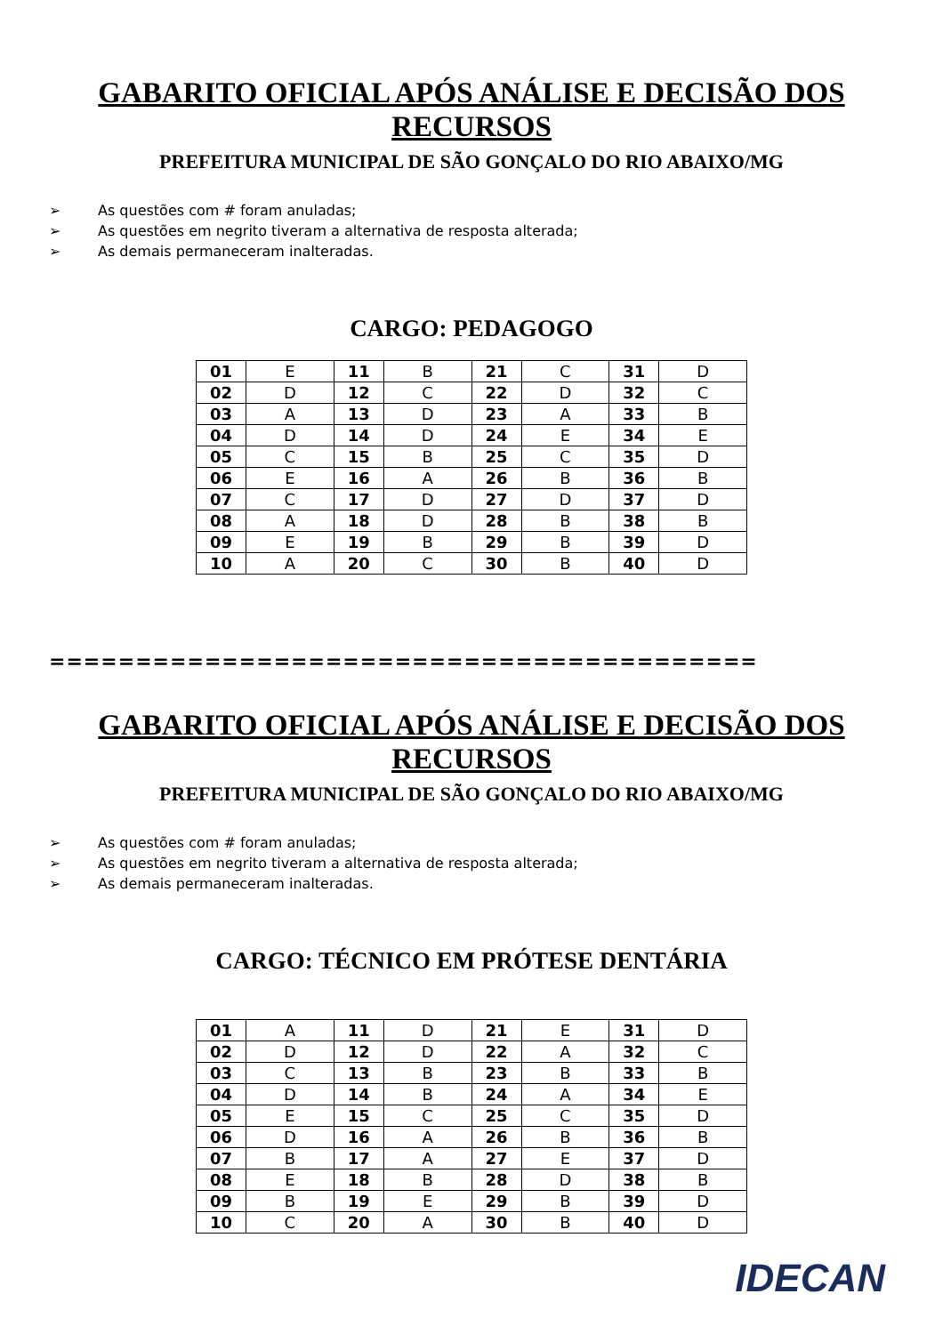GABARITO OFICIAL APÓS ANÁLISE E DECISÃO DOS RECURSOS
PREFEITURA MUNICIPAL DE SÃO GONÇALO DO RIO ABAIXO/MG
➢ As questões com # foram anuladas;
➢ As questões em negrito tiveram a alternativa de resposta alterada;
➢ As demais permaneceram inalteradas.
CARGO: PEDAGOGO
| 01 | E | 11 | B | 21 | C | 31 | D |
| 02 | D | 12 | C | 22 | D | 32 | C |
| 03 | A | 13 | D | 23 | A | 33 | B |
| 04 | D | 14 | D | 24 | E | 34 | E |
| 05 | C | 15 | B | 25 | C | 35 | D |
| 06 | E | 16 | A | 26 | B | 36 | B |
| 07 | C | 17 | D | 27 | D | 37 | D |
| 08 | A | 18 | D | 28 | B | 38 | B |
| 09 | E | 19 | B | 29 | B | 39 | D |
| 10 | A | 20 | C | 30 | B | 40 | D |
=========================================
GABARITO OFICIAL APÓS ANÁLISE E DECISÃO DOS RECURSOS
PREFEITURA MUNICIPAL DE SÃO GONÇALO DO RIO ABAIXO/MG
➢ As questões com # foram anuladas;
➢ As questões em negrito tiveram a alternativa de resposta alterada;
➢ As demais permaneceram inalteradas.
CARGO: TÉCNICO EM PRÓTESE DENTÁRIA
| 01 | A | 11 | D | 21 | E | 31 | D |
| 02 | D | 12 | D | 22 | A | 32 | C |
| 03 | C | 13 | B | 23 | B | 33 | B |
| 04 | D | 14 | B | 24 | A | 34 | E |
| 05 | E | 15 | C | 25 | C | 35 | D |
| 06 | D | 16 | A | 26 | B | 36 | B |
| 07 | B | 17 | A | 27 | E | 37 | D |
| 08 | E | 18 | B | 28 | D | 38 | B |
| 09 | B | 19 | E | 29 | B | 39 | D |
| 10 | C | 20 | A | 30 | B | 40 | D |
IDECAN